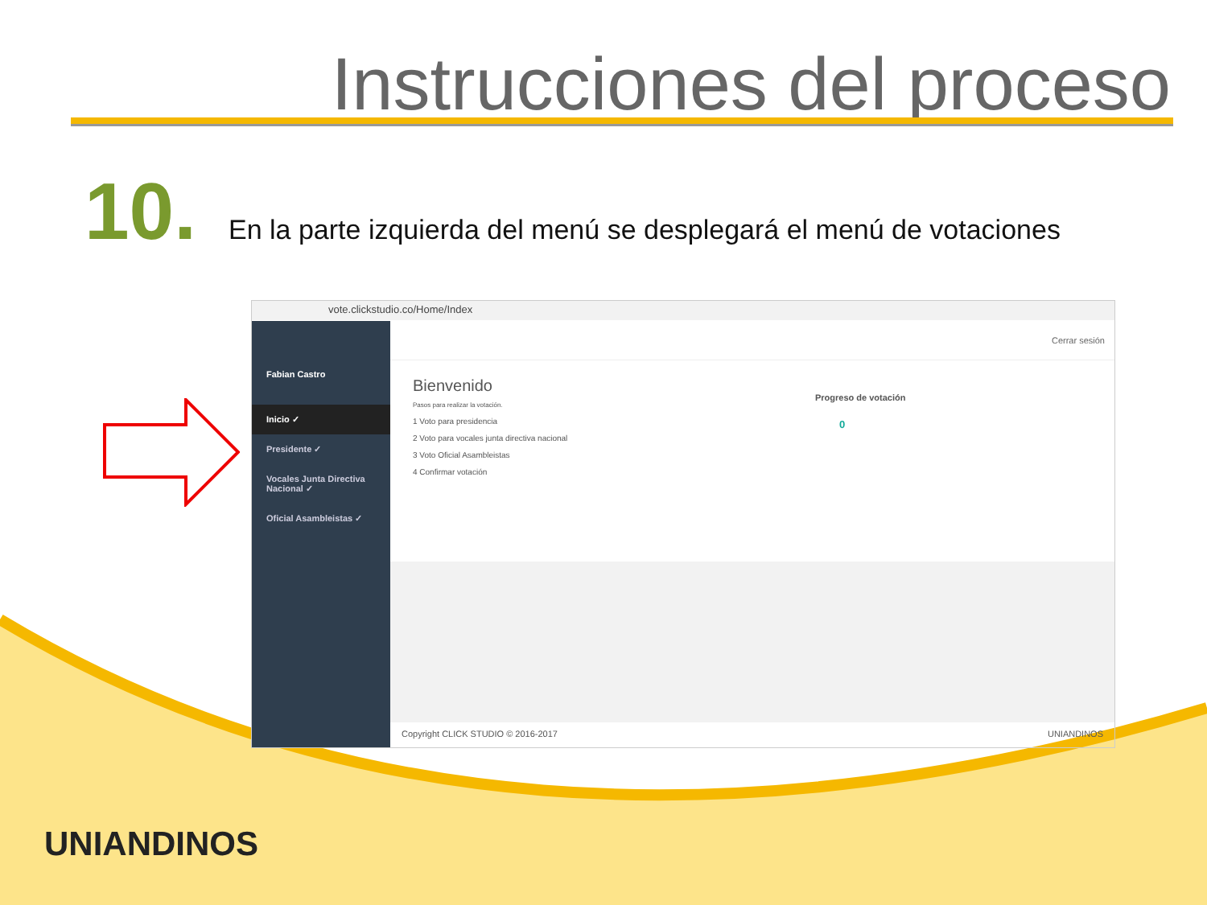Instrucciones del proceso
10. En la parte izquierda del menú se desplegará el menú de votaciones
vote.clickstudio.co/Home/Index
Fabian Castro
Inicio ✓
Presidente ✓
Vocales Junta Directiva Nacional ✓
Oficial Asambleistas ✓
Cerrar sesión
Bienvenido
Pasos para realizar la votación.
1 Voto para presidencia
2 Voto para vocales junta directiva nacional
3 Voto Oficial Asambleistas
4 Confirmar votación
Progreso de votación
0
Copyright CLICK STUDIO © 2016-2017 UNIANDINOS
UNIANDINOS